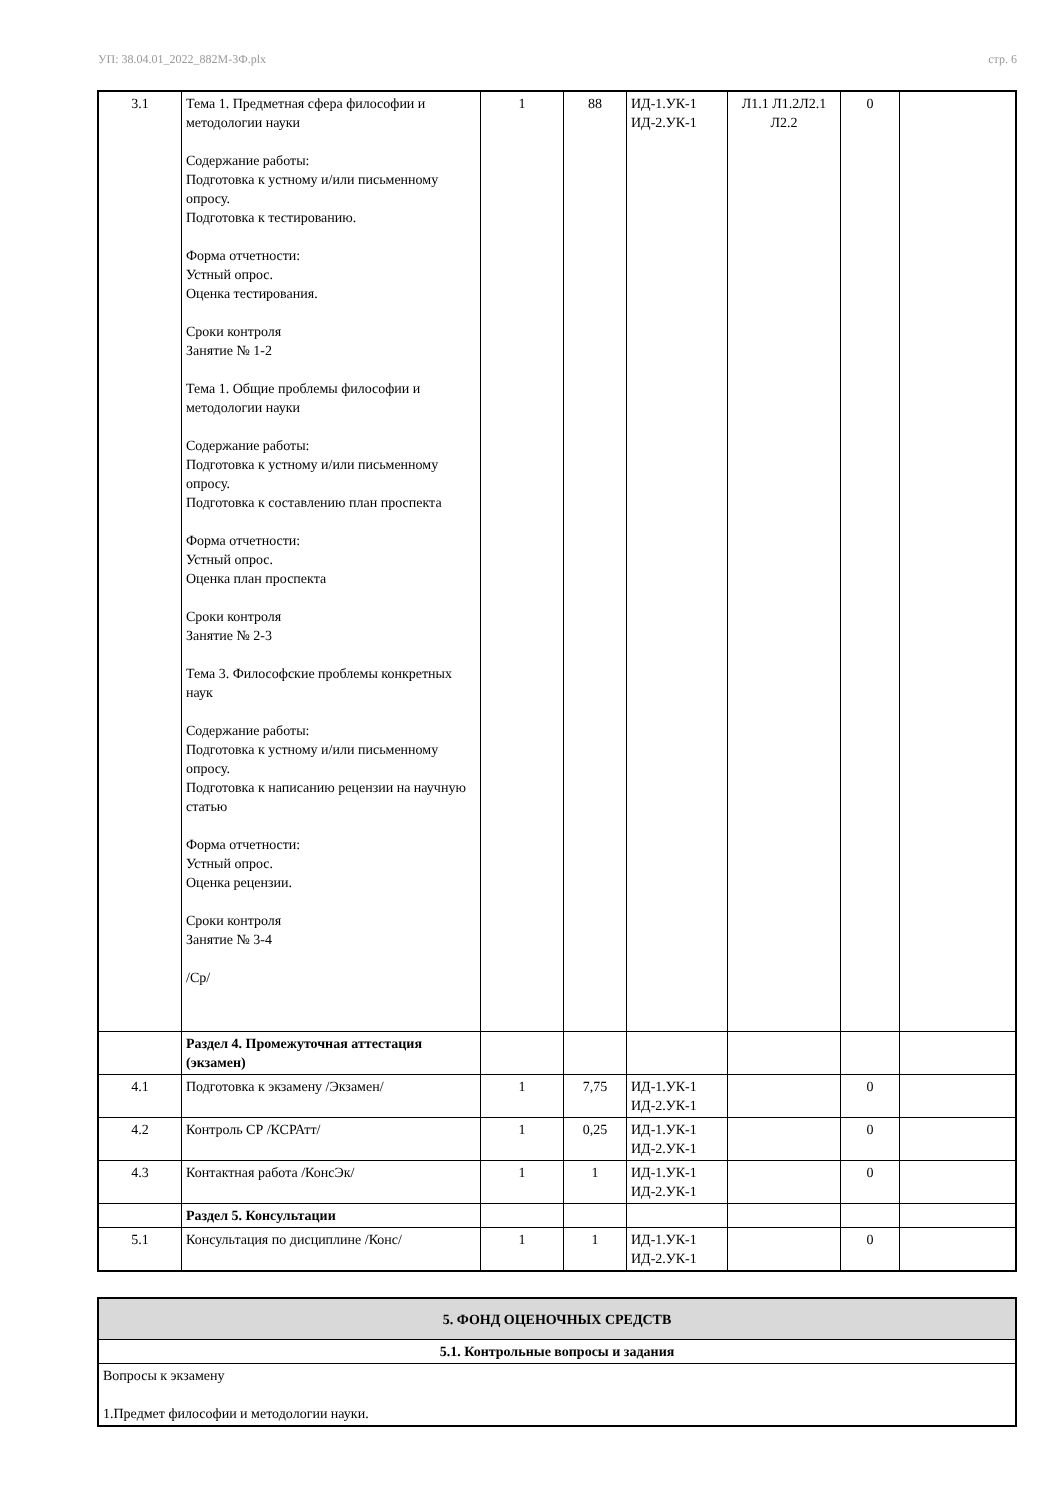УП: 38.04.01_2022_882М-3Ф.plx стр. 6
| 3.1 | Тема 1. Предметная сфера философии и методологии науки Содержание работы: Подготовка к устному и/или письменному опросу. Подготовка к тестированию. Форма отчетности: Устный опрос. Оценка тестирования. Сроки контроля Занятие № 1-2 Тема 1. Общие проблемы философии и методологии науки Содержание работы: Подготовка к устному и/или письменному опросу. Подготовка к составлению план проспекта Форма отчетности: Устный опрос. Оценка план проспекта Сроки контроля Занятие № 2-3 Тема 3. Философские проблемы конкретных наук Содержание работы: Подготовка к устному и/или письменному опросу. Подготовка к написанию рецензии на научную статью Форма отчетности: Устный опрос. Оценка рецензии. Сроки контроля Занятие № 3-4 /Ср/ | 1 | 88 | ИД-1.УК-1 ИД-2.УК-1 | Л1.1 Л1.2Л2.1 Л2.2 | 0 | |
| | Раздел 4. Промежуточная аттестация (экзамен) | | | | | | |
| 4.1 | Подготовка к экзамену /Экзамен/ | 1 | 7,75 | ИД-1.УК-1 ИД-2.УК-1 | | 0 | |
| 4.2 | Контроль СР /КСРАтт/ | 1 | 0,25 | ИД-1.УК-1 ИД-2.УК-1 | | 0 | |
| 4.3 | Контактная работа /КонсЭк/ | 1 | 1 | ИД-1.УК-1 ИД-2.УК-1 | | 0 | |
| | Раздел 5. Консультации | | | | | | |
| 5.1 | Консультация по дисциплине /Конс/ | 1 | 1 | ИД-1.УК-1 ИД-2.УК-1 | | 0 | |
| 5. ФОНД ОЦЕНОЧНЫХ СРЕДСТВ |
| 5.1. Контрольные вопросы и задания |
| Вопросы к экзамену 1.Предмет философии и методологии науки. |